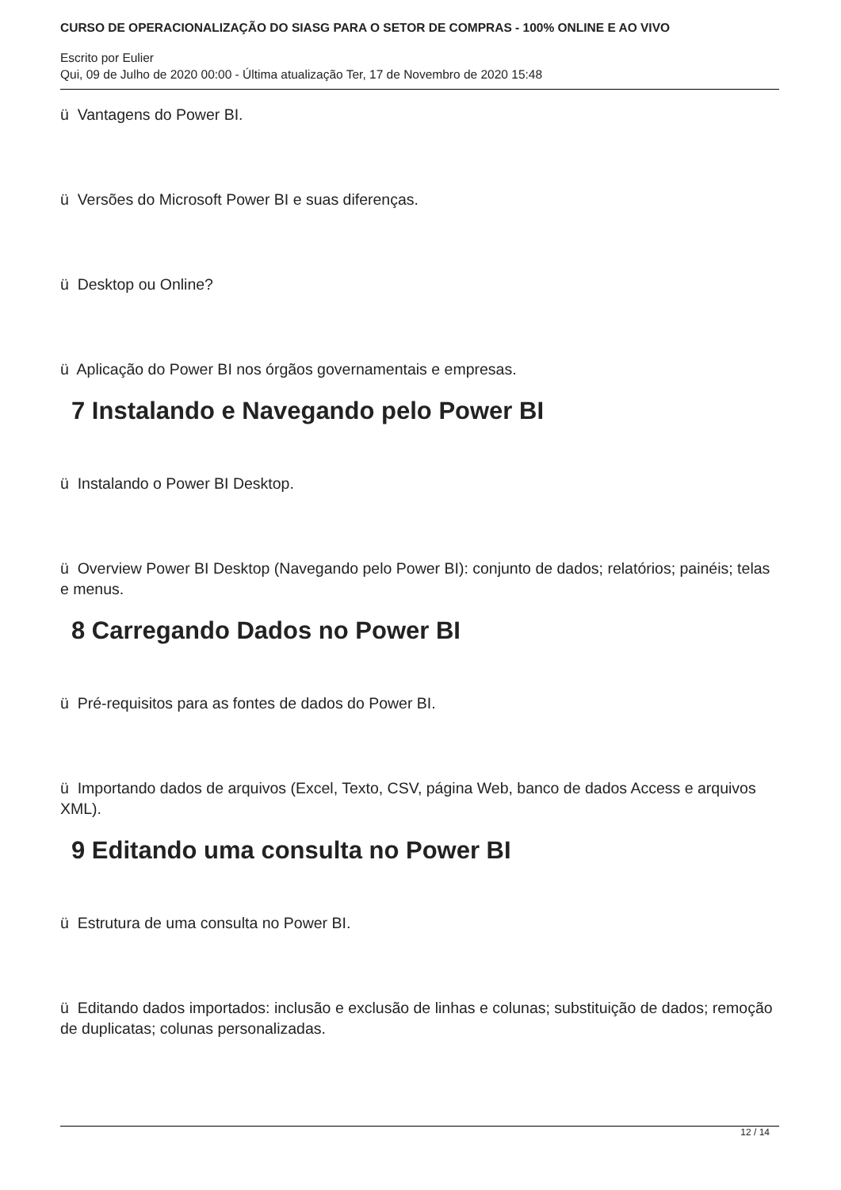CURSO DE OPERACIONALIZAÇÃO DO SIASG PARA O SETOR DE COMPRAS - 100% ONLINE E AO VIVO
Escrito por Eulier
Qui, 09 de Julho de 2020 00:00 - Última atualização Ter, 17 de Novembro de 2020 15:48
ü Vantagens do Power BI.
ü Versões do Microsoft Power BI e suas diferenças.
ü Desktop ou Online?
ü Aplicação do Power BI nos órgãos governamentais e empresas.
7 Instalando e Navegando pelo Power BI
ü Instalando o Power BI Desktop.
ü Overview Power BI Desktop (Navegando pelo Power BI): conjunto de dados; relatórios; painéis; telas e menus.
8 Carregando Dados no Power BI
ü Pré-requisitos para as fontes de dados do Power BI.
ü Importando dados de arquivos (Excel, Texto, CSV, página Web, banco de dados Access e arquivos XML).
9 Editando uma consulta no Power BI
ü Estrutura de uma consulta no Power BI.
ü Editando dados importados: inclusão e exclusão de linhas e colunas; substituição de dados; remoção de duplicatas; colunas personalizadas.
12 / 14